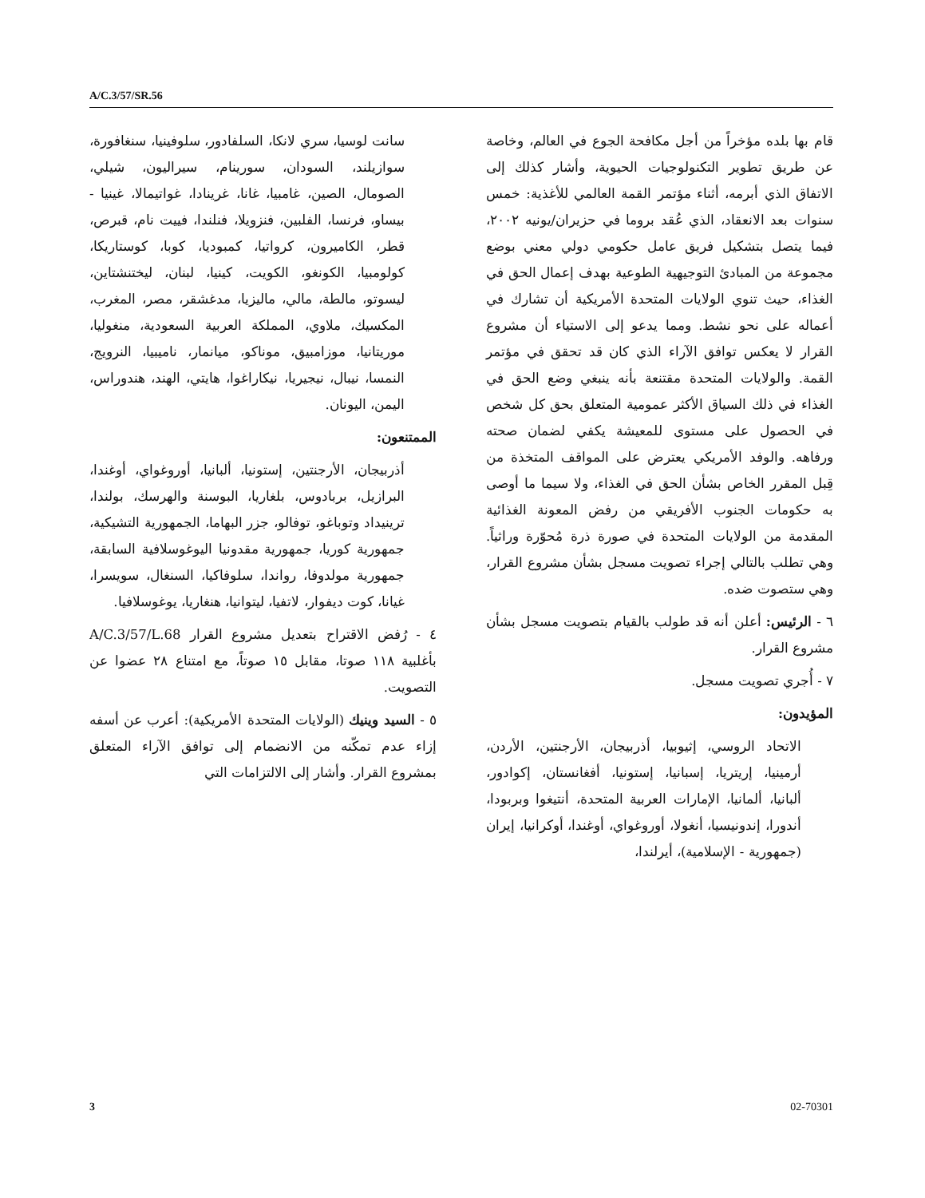A/C.3/57/SR.56
سانت لوسيا، سري لانكا، السلفادور، سلوفينيا، سنغافورة، سوازيلند، السودان، سورينام، سيراليون، شيلي، الصومال، الصين، غامبيا، غانا، غرينادا، غواتيمالا، غينيا - بيساو، فرنسا، الفلبين، فنزويلا، فنلندا، فييت نام، قبرص، قطر، الكاميرون، كرواتيا، كمبوديا، كوبا، كوستاريكا، كولومبيا، الكونغو، الكويت، كينيا، لبنان، ليختنشتاين، ليسوتو، مالطة، مالي، ماليزيا، مدغشقر، مصر، المغرب، المكسيك، ملاوي، المملكة العربية السعودية، منغوليا، موريتانيا، موزامبيق، موناكو، ميانمار، ناميبيا، النرويج، النمسا، نيبال، نيجيريا، نيكاراغوا، هايتي، الهند، هندوراس، اليمن، اليونان.
الممتنعون:
أذربيجان، الأرجنتين، إستونيا، ألبانيا، أوروغواي، أوغندا، البرازيل، بربادوس، بلغاريا، البوسنة والهرسك، بولندا، ترينيداد وتوباغو، توفالو، جزر البهاما، الجمهورية التشيكية، جمهورية كوريا، جمهورية مقدونيا اليوغوسلافية السابقة، جمهورية مولدوفا، رواندا، سلوفاكيا، السنغال، سويسرا، غيانا، كوت ديفوار، لاتفيا، ليتوانيا، هنغاريا، يوغوسلافيا.
٤ - رُفض الاقتراح بتعديل مشروع القرار A/C.3/57/L.68 بأغلبية ١١٨ صوتا، مقابل ١٥ صوتاً، مع امتناع ٢٨ عضوا عن التصويت.
٥ - السيد وينيك (الولايات المتحدة الأمريكية): أعرب عن أسفه إزاء عدم تمكّنه من الانضمام إلى توافق الآراء المتعلق بمشروع القرار. وأشار إلى الالتزامات التي
قام بها بلده مؤخراً من أجل مكافحة الجوع في العالم، وخاصة عن طريق تطوير التكنولوجيات الحيوية، وأشار كذلك إلى الاتفاق الذي أبرمه، أثناء مؤتمر القمة العالمي للأغذية: خمس سنوات بعد الانعقاد، الذي عُقد بروما في حزيران/يونيه ٢٠٠٢، فيما يتصل بتشكيل فريق عامل حكومي دولي معني بوضع مجموعة من المبادئ التوجيهية الطوعية بهدف إعمال الحق في الغذاء، حيث تنوي الولايات المتحدة الأمريكية أن تشارك في أعماله على نحو نشط. ومما يدعو إلى الاستياء أن مشروع القرار لا يعكس توافق الآراء الذي كان قد تحقق في مؤتمر القمة. والولايات المتحدة مقتنعة بأنه ينبغي وضع الحق في الغذاء في ذلك السياق الأكثر عمومية المتعلق بحق كل شخص في الحصول على مستوى للمعيشة يكفي لضمان صحته ورفاهه. والوفد الأمريكي يعترض على المواقف المتخذة من قِبل المقرر الخاص بشأن الحق في الغذاء، ولا سيما ما أوصى به حكومات الجنوب الأفريقي من رفض المعونة الغذائية المقدمة من الولايات المتحدة في صورة ذرة مُحوّرة وراثياً. وهي تطلب بالتالي إجراء تصويت مسجل بشأن مشروع القرار، وهي ستصوت ضده.
٦ - الرئيس: أعلن أنه قد طولب بالقيام بتصويت مسجل بشأن مشروع القرار.
٧ - أُجري تصويت مسجل.
المؤيدون:
الاتحاد الروسي، إثيوبيا، أذربيجان، الأرجنتين، الأردن، أرمينيا، إريتريا، إسبانيا، إستونيا، أفغانستان، إكوادور، ألبانيا، ألمانيا، الإمارات العربية المتحدة، أنتيغوا وبربودا، أندورا، إندونيسيا، أنغولا، أوروغواي، أوغندا، أوكرانيا، إيران (جمهورية - الإسلامية)، أيرلندا،
3 02-70301